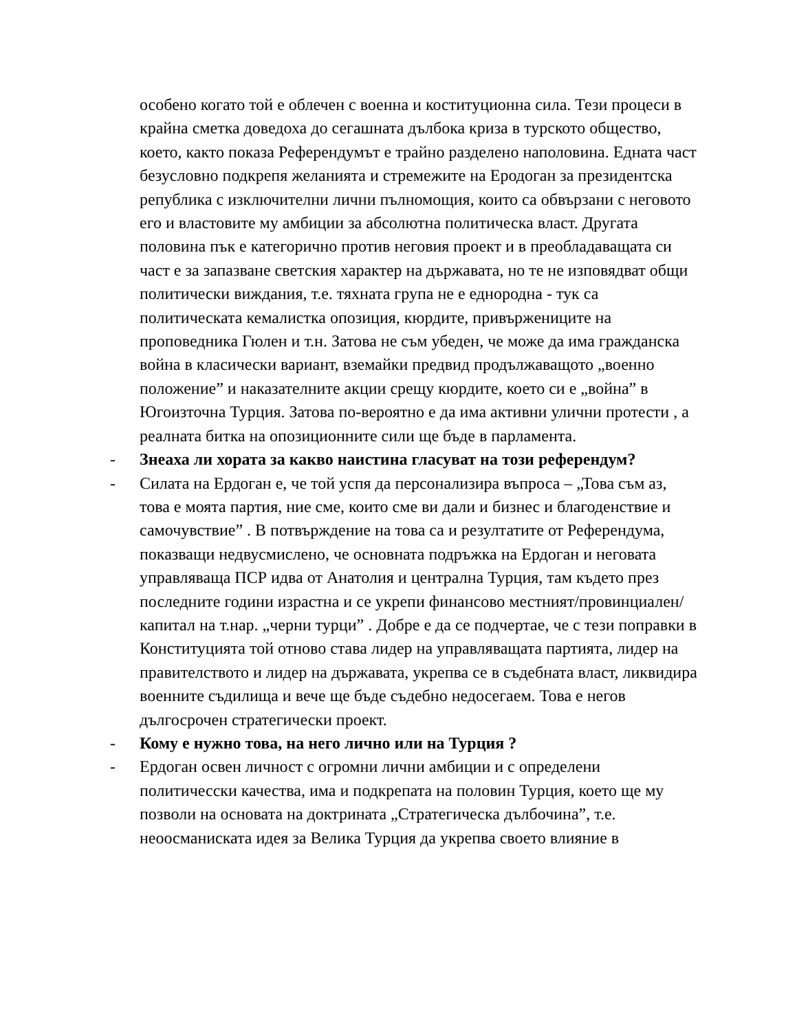особено когато той е облечен с военна и коституционна сила. Тези процеси в крайна сметка доведоха до сегашната дълбока криза в турското общество, което, както показа Референдумът е трайно разделено наполовина. Едната част безусловно подкрепя желанията и стремежите на Еродоган за президентска република с изключителни лични пълномощия, които са обвързани с неговото его и властовите му амбиции за абсолютна политическа власт. Другата половина пък е категорично против неговия проект и в преобладаващата си част е за запазване светския характер на държавата, но те не изповядват общи политически виждания, т.е. тяхната група не е еднородна - тук са политическата кемалистка опозиция, кюрдите, привържениците на проповедника Гюлен и т.н. Затова не съм убеден, че може да има гражданска война в класически вариант, вземайки предвид продължаващото „военно положение” и наказателните акции срещу кюрдите, което си е „война” в Югоизточна Турция. Затова по-вероятно е да има активни улични протести , а реалната битка на опозиционните сили ще бъде в парламента.
- Знеаха ли хората за какво наистина гласуват на този референдум?
- Силата на Ердоган е, че той успя да персонализира въпроса – „Това съм аз, това е моята партия, ние сме, които сме ви дали и бизнес и благоденствие и самочувствие” . В потвърждение на това са и резултатите от Референдума, показващи недвусмислено, че основната подръжка на Ердоган и неговата управляваща ПСР идва от Анатолия и централна Турция, там където през последните години израстна и се укрепи финансово местният/провинциален/ капитал на т.нар. „черни турци” . Добре е да се подчертае, че с тези поправки в Конституцията той отново става лидер на управляващата партията, лидер на правителството и лидер на държавата, укрепва се в съдебната власт, ликвидира военните съдилища и вече ще бъде съдебно недосегаем. Това е негов дългосрочен стратегически проект.
- Кому е нужно това, на него лично или на Турция ?
- Ердоган освен личност с огромни лични амбиции и с определени политичесски качества, има и подкрепата на половин Турция, което ще му позволи на основата на доктрината „Стратегическа дълбочина”, т.е. неоосманиската идея за Велика Турция да укрепва своето влияние в